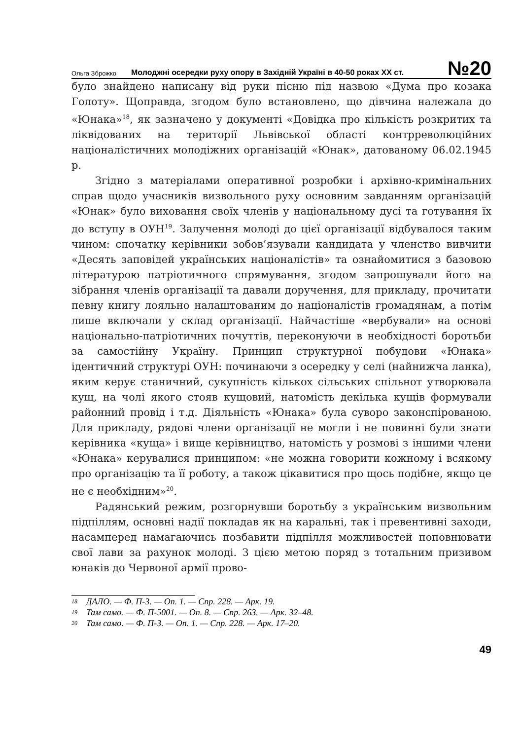Ольга Зброжко Молоджні осередки руху опору в Західній Україні в 40-50 роках XX ст. №20
було знайдено написану від руки пісню під назвою «Дума про козака Голоту». Щоправда, згодом було встановлено, що дівчина належала до «Юнака»<sup>18</sup>, як зазначено у документі «Довідка про кількість розкритих та ліквідованих на території Львівської області контрреволюційних націоналістичних молодіжних організацій «Юнак», датованому 06.02.1945 р.
Згідно з матеріалами оперативної розробки і архівно-кримінальних справ щодо учасників визвольного руху основним завданням організацій «Юнак» було виховання своїх членів у національному дусі та готування їх до вступу в ОУН<sup>19</sup>. Залучення молоді до цієї організації відбувалося таким чином: спочатку керівники зобов’язували кандидата у членство вивчити «Десять заповідей українських націоналістів» та ознайомитися з базовою літературою патріотичного спрямування, згодом запрошували його на зібрання членів організації та давали доручення, для прикладу, прочитати певну книгу лояльно налаштованим до націоналістів громадянам, а потім лише включали у склад організації. Найчастіше «вербували» на основі національно-патріотичних почуттів, переконуючи в необхідності боротьби за самостійну Україну. Принцип структурної побудови «Юнака» ідентичний структурі ОУН: починаючи з осередку у селі (найнижча ланка), яким керує станичний, сукупність кількох сільських спільнот утворювала кущ, на чолі якого стояв кущовий, натомість декілька кущів формували районний провід і т.д. Діяльність «Юнака» була суворо законспірованою. Для прикладу, рядові члени організації не могли і не повинні були знати керівника «куща» і вище керівництво, натомість у розмові з іншими члени «Юнака» керувалися принципом: «не можна говорити кожному і всякому про організацію та її роботу, а також цікавитися про щось подібне, якщо це не є необхідним»<sup>20</sup>.
Радянський режим, розгорнувши боротьбу з українським визвольним підпіллям, основні надії покладав як на каральні, так і превентивні заходи, насамперед намагаючись позбавити підпілля можливостей поповнювати свої лави за рахунок молоді. З цією метою поряд з тотальним призивом юнаків до Червоної армії прово-
18 ДАЛО. — Ф. П-3. — Оп. 1. — Спр. 228. — Арк. 19.
19 Там само. — Ф. П-5001. — Оп. 8. — Спр. 263. — Арк. 32–48.
20 Там само. — Ф. П-3. — Оп. 1. — Спр. 228. — Арк. 17–20.
49